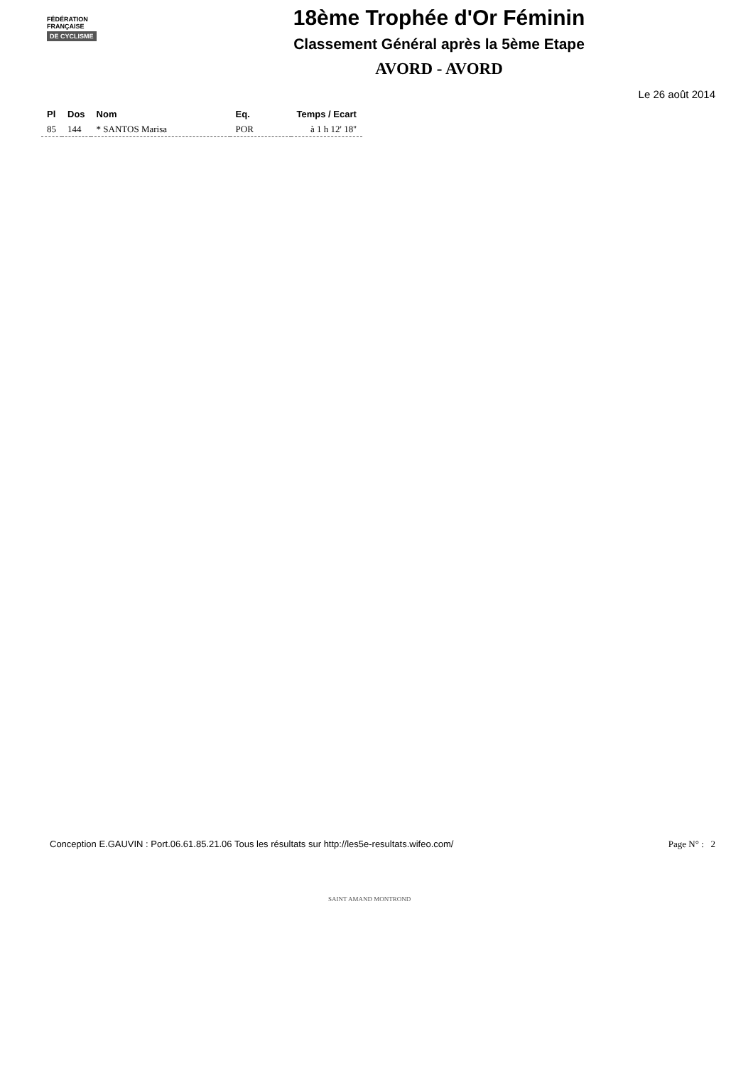FÉDÉRATION
FRANÇAISE
DE CYCLISME
18ème Trophée d'Or Féminin
Classement Général après la 5ème Etape
AVORD - AVORD
Le 26 août 2014
| Pl | Dos | Nom | Eq. | Temps / Ecart |
| --- | --- | --- | --- | --- |
| 85 | 144 | * SANTOS Marisa | POR | à 1 h 12' 18'' |
Conception E.GAUVIN : Port.06.61.85.21.06 Tous les résultats sur http://les5e-resultats.wifeo.com/ Page N° : 2
SAINT AMAND MONTROND